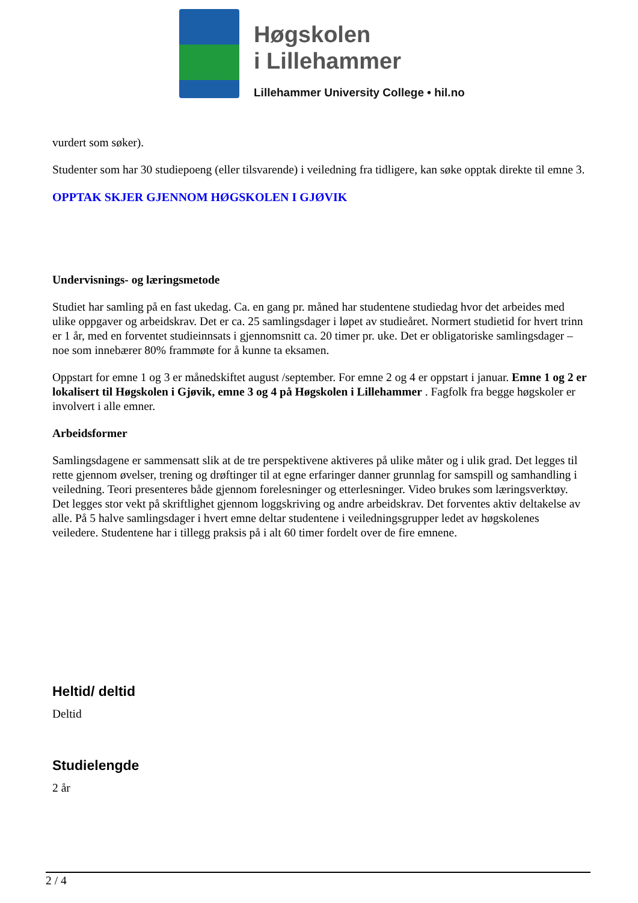Høgskolen
i Lillehammer
Lillehammer University College • hil.no
vurdert som søker).
Studenter som har 30 studiepoeng (eller tilsvarende) i veiledning fra tidligere, kan søke opptak direkte til emne 3.
OPPTAK SKJER GJENNOM HØGSKOLEN I GJØVIK
Undervisnings- og læringsmetode
Studiet har samling på en fast ukedag. Ca. en gang pr. måned har studentene studiedag hvor det arbeides med ulike oppgaver og arbeidskrav. Det er ca. 25 samlingsdager i løpet av studieåret. Normert studietid for hvert trinn er 1 år, med en forventet studieinnsats i gjennomsnitt ca. 20 timer pr. uke. Det er obligatoriske samlingsdager – noe som innebærer 80% frammøte for å kunne ta eksamen.
Oppstart for emne 1 og 3 er månedskiftet august /september. For emne 2 og 4 er oppstart i januar. Emne 1 og 2 er lokalisert til Høgskolen i Gjøvik, emne 3 og 4 på Høgskolen i Lillehammer . Fagfolk fra begge høgskoler er involvert i alle emner.
Arbeidsformer
Samlingsdagene er sammensatt slik at de tre perspektivene aktiveres på ulike måter og i ulik grad. Det legges til rette gjennom øvelser, trening og drøftinger til at egne erfaringer danner grunnlag for samspill og samhandling i veiledning. Teori presenteres både gjennom forelesninger og etterlesninger. Video brukes som læringsverktøy. Det legges stor vekt på skriftlighet gjennom loggskriving og andre arbeidskrav. Det forventes aktiv deltakelse av alle. På 5 halve samlingsdager i hvert emne deltar studentene i veiledningsgrupper ledet av høgskolenes veiledere. Studentene har i tillegg praksis på i alt 60 timer fordelt over de fire emnene.
Heltid/ deltid
Deltid
Studielengde
2 år
2 / 4